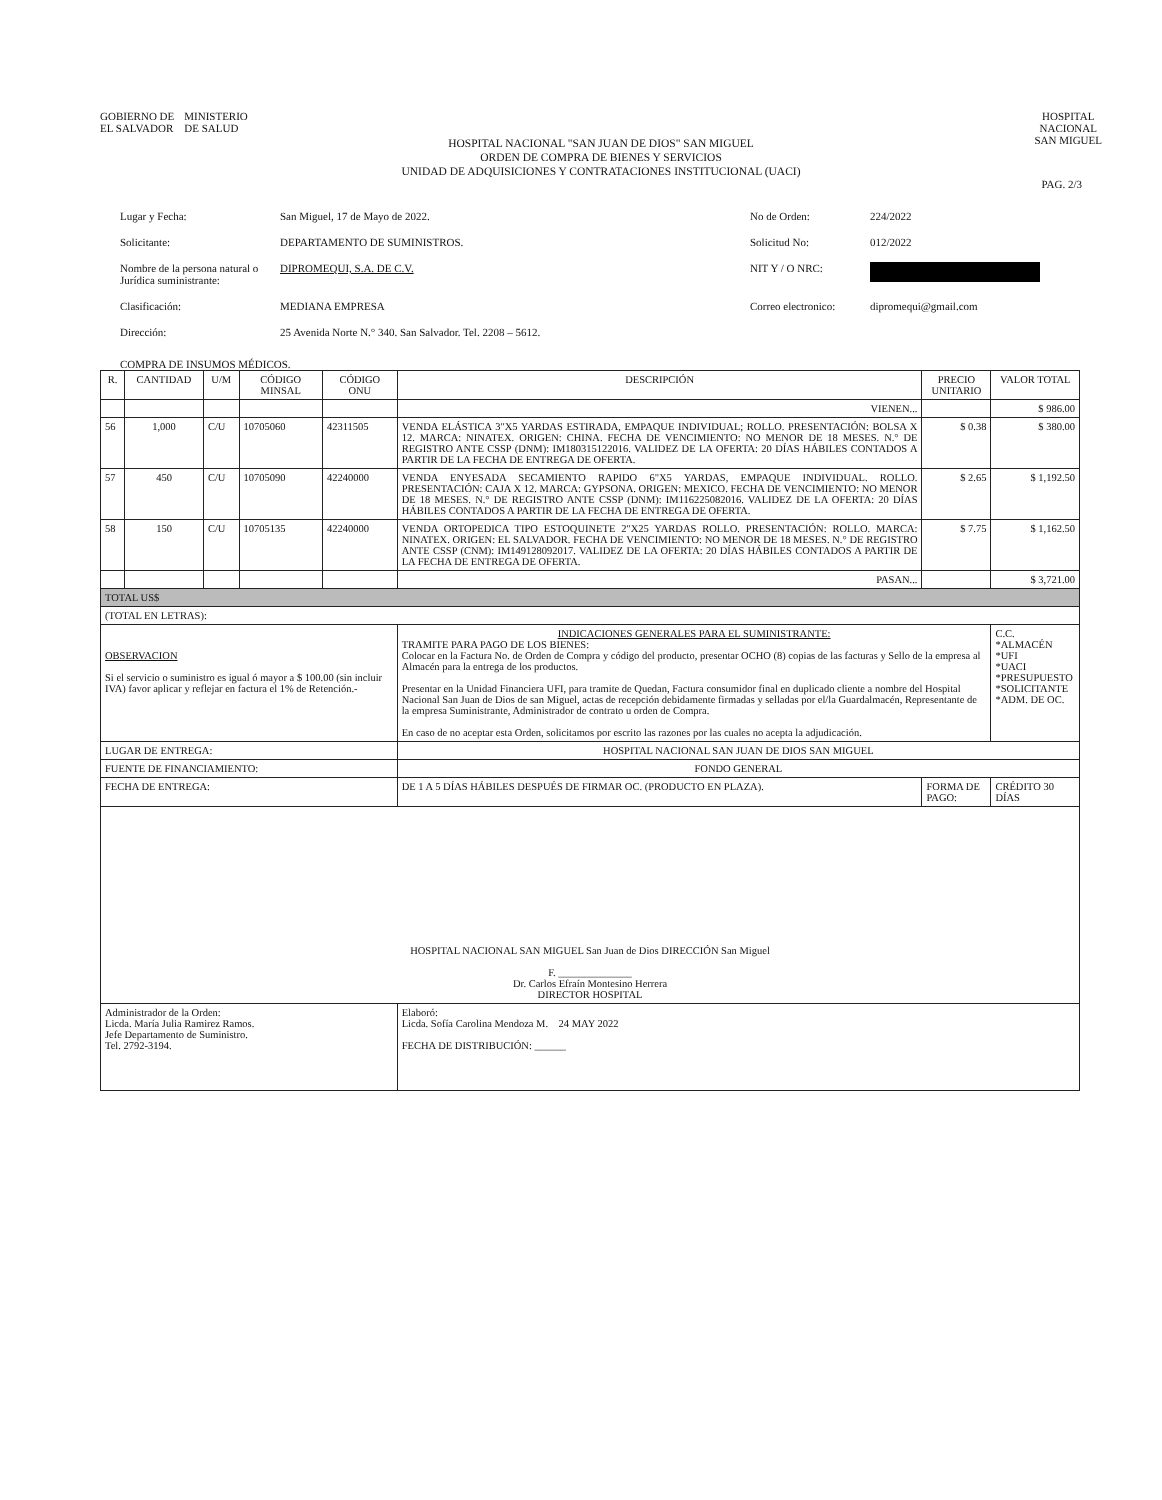GOBIERNO DE
EL SALVADOR
MINISTERIO
DE SALUD
HOSPITAL
NACIONAL
SAN MIGUEL
HOSPITAL NACIONAL "SAN JUAN DE DIOS" SAN MIGUEL
ORDEN DE COMPRA DE BIENES Y SERVICIOS
UNIDAD DE ADQUISICIONES Y CONTRATACIONES INSTITUCIONAL (UACI)
PAG. 2/3
Lugar y Fecha:
San Miguel, 17 de Mayo de 2022.
No de Orden:
224/2022
Solicitante:
DEPARTAMENTO DE SUMINISTROS.
Solicitud No:
012/2022
Nombre de la persona natural o Jurídica suministrante:
DIPROMEQUI, S.A. DE C.V.
NIT Y / O NRC:
Clasificación:
MEDIANA EMPRESA
Correo electronico:
dipromequi@gmail.com
Dirección:
25 Avenida Norte N.° 340. San Salvador. Tel. 2208 – 5612.
COMPRA DE INSUMOS MÉDICOS.
| R. | CANTIDAD | U/M | CÓDIGO MINSAL | CÓDIGO ONU | DESCRIPCIÓN | PRECIO UNITARIO | VALOR TOTAL |
| --- | --- | --- | --- | --- | --- | --- | --- |
| | | | | | VIENEN... | | $ 986.00 |
| 56 | 1,000 | C/U | 10705060 | 42311505 | VENDA ELÁSTICA 3"X5 YARDAS ESTIRADA, EMPAQUE INDIVIDUAL; ROLLO. PRESENTACIÓN: BOLSA X 12. MARCA: NINATEX. ORIGEN: CHINA. FECHA DE VENCIMIENTO: NO MENOR DE 18 MESES. N.° DE REGISTRO ANTE CSSP (DNM): IM180315122016. VALIDEZ DE LA OFERTA: 20 DÍAS HÁBILES CONTADOS A PARTIR DE LA FECHA DE ENTREGA DE OFERTA. | $ 0.38 | $ 380.00 |
| 57 | 450 | C/U | 10705090 | 42240000 | VENDA ENYESADA SECAMIENTO RAPIDO 6"X5 YARDAS, EMPAQUE INDIVIDUAL. ROLLO. PRESENTACIÓN: CAJA X 12. MARCA: GYPSONA. ORIGEN: MEXICO. FECHA DE VENCIMIENTO: NO MENOR DE 18 MESES. N.° DE REGISTRO ANTE CSSP (DNM): IM116225082016. VALIDEZ DE LA OFERTA: 20 DÍAS HÁBILES CONTADOS A PARTIR DE LA FECHA DE ENTREGA DE OFERTA. | $ 2.65 | $ 1,192.50 |
| 58 | 150 | C/U | 10705135 | 42240000 | VENDA ORTOPEDICA TIPO ESTOQUINETE 2"X25 YARDAS ROLLO. PRESENTACIÓN: ROLLO. MARCA: NINATEX. ORIGEN: EL SALVADOR. FECHA DE VENCIMIENTO: NO MENOR DE 18 MESES. N.° DE REGISTRO ANTE CSSP (CNM): IM149128092017. VALIDEZ DE LA OFERTA: 20 DÍAS HÁBILES CONTADOS A PARTIR DE LA FECHA DE ENTREGA DE OFERTA. | $ 7.75 | $ 1,162.50 |
| | | | | | PASAN... | | $ 3,721.00 |
| TOTAL US$ | | | | | | | |
| (TOTAL EN LETRAS): | | | | | | | |
| OBSERVACION Si el servicio o suministro es igual ó mayor a $ 100.00 (sin incluir IVA) favor aplicar y reflejar en factura el 1% de Retención.- | | | | | INDICACIONES GENERALES PARA EL SUMINISTRANTE: TRAMITE PARA PAGO DE LOS BIENES: Colocar en la Factura No. de Orden de Compra y código del producto, presentar OCHO (8) copias de las facturas y Sello de la empresa al Almacén para la entrega de los productos. Presentar en la Unidad Financiera UFI, para tramite de Quedan, Factura consumidor final en duplicado cliente a nombre del Hospital Nacional San Juan de Dios de san Miguel, actas de recepción debidamente firmadas y selladas por el/la Guardalmacén, Representante de la empresa Suministrante, Administrador de contrato u orden de Compra. En caso de no aceptar esta Orden, solicitamos por escrito las razones por las cuales no acepta la adjudicación. | | C.C. *ALMACÉN *UFI *UACI *PRESUPUESTO *SOLICITANTE *ADM. DE OC. |
| LUGAR DE ENTREGA: | | | | | HOSPITAL NACIONAL SAN JUAN DE DIOS SAN MIGUEL | | |
| FUENTE DE FINANCIAMIENTO: | | | | | FONDO GENERAL | | |
| FECHA DE ENTREGA: | | | | | DE 1 A 5 DÍAS HÁBILES DESPUÉS DE FIRMAR OC. (PRODUCTO EN PLAZA). | FORMA DE PAGO: | CRÉDITO 30 DÍAS |
| HOSPITAL NACIONAL SAN MIGUEL San Juan de Dios DIRECCIÓN San Miguel F. ______________ Dr. Carlos Efraín Montesino Herrera DIRECTOR HOSPITAL | | | | | | | |
| Administrador de la Orden: Licda. María Julia Ramirez Ramos. Jefe Departamento de Suministro. Tel. 2792-3194. | | | | | Elaboró: Licda. Sofía Carolina Mendoza M. 24 MAY 2022 FECHA DE DISTRIBUCIÓN: ______ | | |